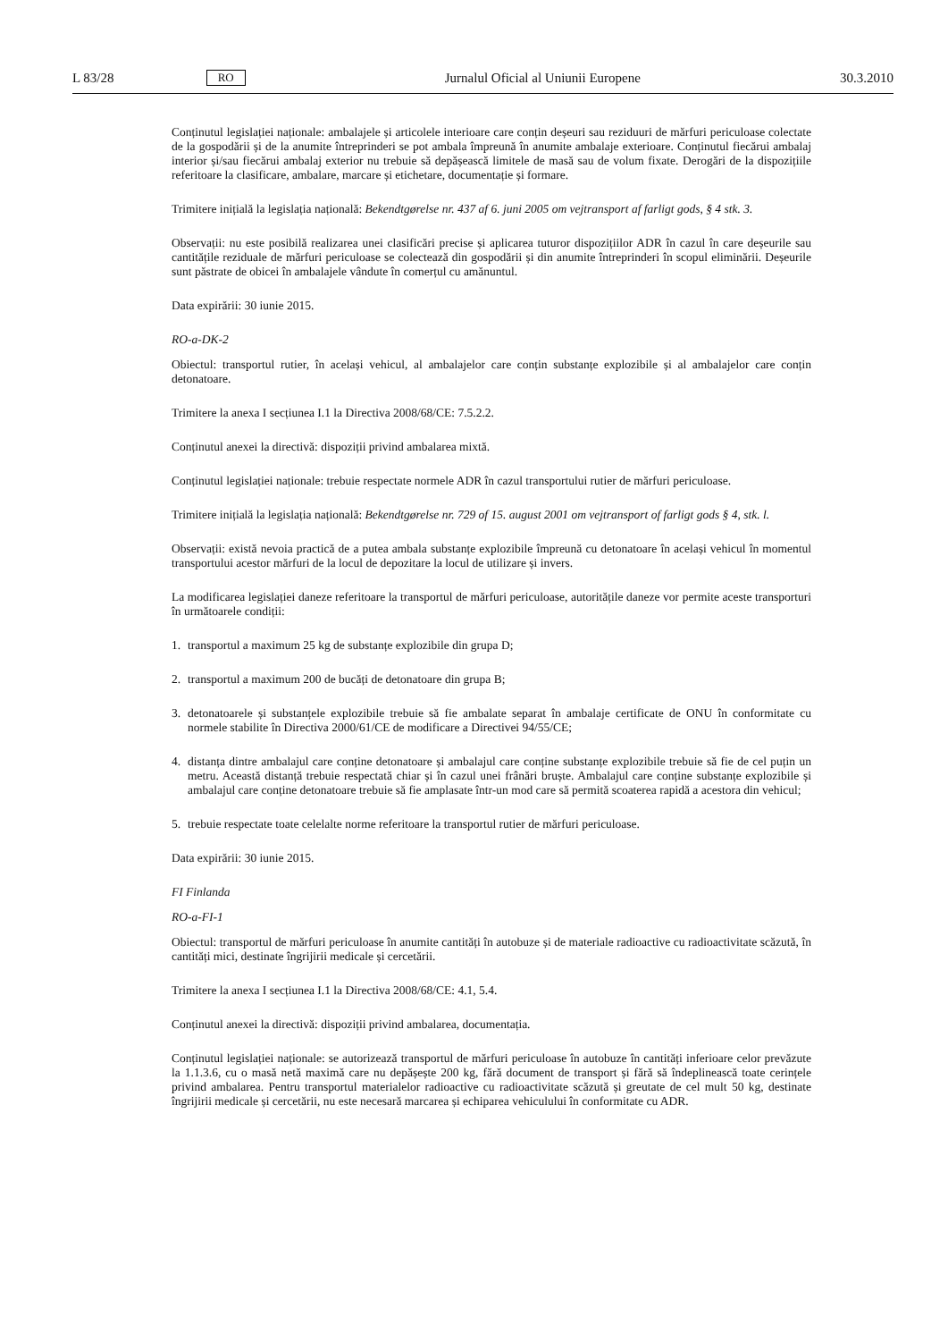L 83/28 RO Jurnalul Oficial al Uniunii Europene 30.3.2010
Conținutul legislației naționale: ambalajele și articolele interioare care conțin deșeuri sau reziduuri de mărfuri periculoase colectate de la gospodării și de la anumite întreprinderi se pot ambala împreună în anumite ambalaje exterioare. Conținutul fiecărui ambalaj interior și/sau fiecărui ambalaj exterior nu trebuie să depășească limitele de masă sau de volum fixate. Derogări de la dispozițiile referitoare la clasificare, ambalare, marcare și etichetare, documentație și formare.
Trimitere inițială la legislația națională: Bekendtgørelse nr. 437 af 6. juni 2005 om vejtransport af farligt gods, § 4 stk. 3.
Observații: nu este posibilă realizarea unei clasificări precise și aplicarea tuturor dispozițiilor ADR în cazul în care deșeurile sau cantitățile reziduale de mărfuri periculoase se colectează din gospodării și din anumite întreprinderi în scopul eliminării. Deșeurile sunt păstrate de obicei în ambalajele vândute în comerțul cu amănuntul.
Data expirării: 30 iunie 2015.
RO-a-DK-2
Obiectul: transportul rutier, în același vehicul, al ambalajelor care conțin substanțe explozibile și al ambalajelor care conțin detonatoare.
Trimitere la anexa I secțiunea I.1 la Directiva 2008/68/CE: 7.5.2.2.
Conținutul anexei la directivă: dispoziții privind ambalarea mixtă.
Conținutul legislației naționale: trebuie respectate normele ADR în cazul transportului rutier de mărfuri periculoase.
Trimitere inițială la legislația națională: Bekendtgørelse nr. 729 of 15. august 2001 om vejtransport of farligt gods § 4, stk. l.
Observații: există nevoia practică de a putea ambala substanțe explozibile împreună cu detonatoare în același vehicul în momentul transportului acestor mărfuri de la locul de depozitare la locul de utilizare și invers.
La modificarea legislației daneze referitoare la transportul de mărfuri periculoase, autoritățile daneze vor permite aceste transporturi în următoarele condiții:
1. transportul a maximum 25 kg de substanțe explozibile din grupa D;
2. transportul a maximum 200 de bucăți de detonatoare din grupa B;
3. detonatoarele și substanțele explozibile trebuie să fie ambalate separat în ambalaje certificate de ONU în conformitate cu normele stabilite în Directiva 2000/61/CE de modificare a Directivei 94/55/CE;
4. distanța dintre ambalajul care conține detonatoare și ambalajul care conține substanțe explozibile trebuie să fie de cel puțin un metru. Această distanță trebuie respectată chiar și în cazul unei frânări bruște. Ambalajul care conține substanțe explozibile și ambalajul care conține detonatoare trebuie să fie amplasate într-un mod care să permită scoaterea rapidă a acestora din vehicul;
5. trebuie respectate toate celelalte norme referitoare la transportul rutier de mărfuri periculoase.
Data expirării: 30 iunie 2015.
FI Finlanda
RO-a-FI-1
Obiectul: transportul de mărfuri periculoase în anumite cantități în autobuze și de materiale radioactive cu radioactivitate scăzută, în cantități mici, destinate îngrijirii medicale și cercetării.
Trimitere la anexa I secțiunea I.1 la Directiva 2008/68/CE: 4.1, 5.4.
Conținutul anexei la directivă: dispoziții privind ambalarea, documentația.
Conținutul legislației naționale: se autorizează transportul de mărfuri periculoase în autobuze în cantități inferioare celor prevăzute la 1.1.3.6, cu o masă netă maximă care nu depășește 200 kg, fără document de transport și fără să îndeplinească toate cerințele privind ambalarea. Pentru transportul materialelor radioactive cu radioactivitate scăzută și greutate de cel mult 50 kg, destinate îngrijirii medicale și cercetării, nu este necesară marcarea și echiparea vehiculului în conformitate cu ADR.